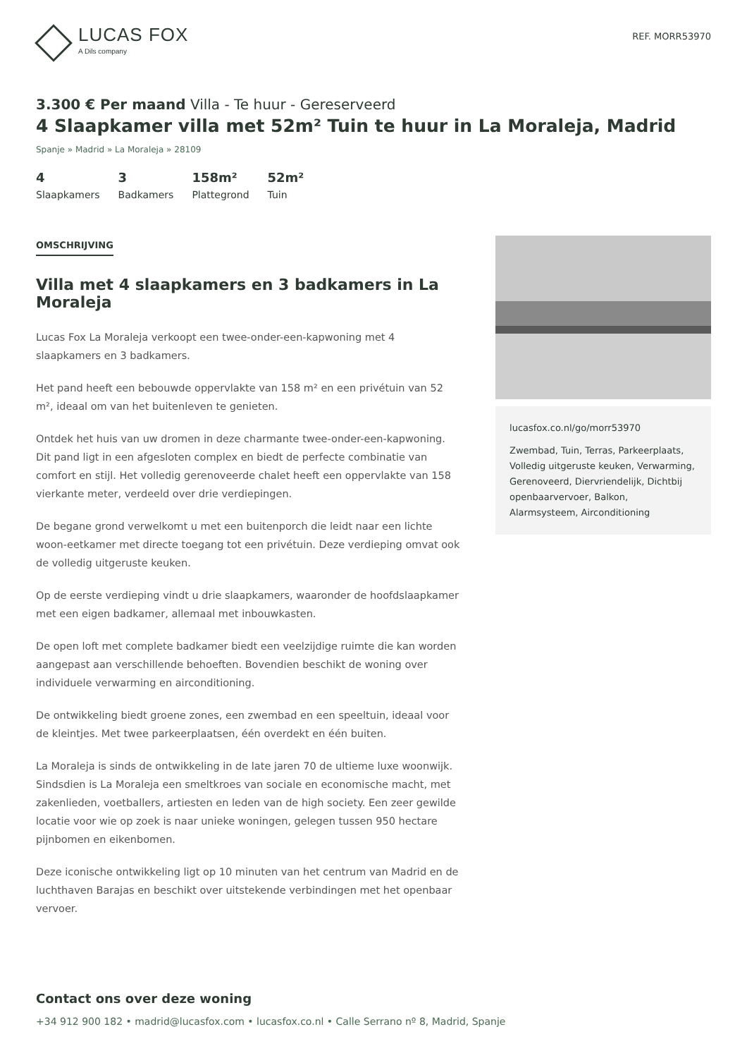LUCAS FOX
A Dils company
REF. MORR53970
3.300 € Per maand Villa - Te huur - Gereserveerd
4 Slaapkamer villa met 52m² Tuin te huur in La Moraleja, Madrid
Spanje » Madrid » La Moraleja » 28109
4
Slaapkamers
3
Badkamers
158m²
Plattegrond
52m²
Tuin
OMSCHRIJVING
Villa met 4 slaapkamers en 3 badkamers in La Moraleja
Lucas Fox La Moraleja verkoopt een twee-onder-een-kapwoning met 4 slaapkamers en 3 badkamers.
Het pand heeft een bebouwde oppervlakte van 158 m² en een privétuin van 52 m², ideaal om van het buitenleven te genieten.
Ontdek het huis van uw dromen in deze charmante twee-onder-een-kapwoning. Dit pand ligt in een afgesloten complex en biedt de perfecte combinatie van comfort en stijl. Het volledig gerenoveerde chalet heeft een oppervlakte van 158 vierkante meter, verdeeld over drie verdiepingen.
De begane grond verwelkomt u met een buitenporch die leidt naar een lichte woon-eetkamer met directe toegang tot een privétuin. Deze verdieping omvat ook de volledig uitgeruste keuken.
Op de eerste verdieping vindt u drie slaapkamers, waaronder de hoofdslaapkamer met een eigen badkamer, allemaal met inbouwkasten.
De open loft met complete badkamer biedt een veelzijdige ruimte die kan worden aangepast aan verschillende behoeften. Bovendien beschikt de woning over individuele verwarming en airconditioning.
De ontwikkeling biedt groene zones, een zwembad en een speeltuin, ideaal voor de kleintjes. Met twee parkeerplaatsen, één overdekt en één buiten.
La Moraleja is sinds de ontwikkeling in de late jaren 70 de ultieme luxe woonwijk. Sindsdien is La Moraleja een smeltkroes van sociale en economische macht, met zakenlieden, voetballers, artiesten en leden van de high society. Een zeer gewilde locatie voor wie op zoek is naar unieke woningen, gelegen tussen 950 hectare pijnbomen en eikenbomen.
Deze iconische ontwikkeling ligt op 10 minuten van het centrum van Madrid en de luchthaven Barajas en beschikt over uitstekende verbindingen met het openbaar vervoer.
lucasfox.co.nl/go/morr53970
Zwembad, Tuin, Terras, Parkeerplaats, Volledig uitgeruste keuken, Verwarming, Gerenoveerd, Diervriendelijk, Dichtbij openbaarvervoer, Balkon, Alarmsysteem, Airconditioning
Contact ons over deze woning
+34 912 900 182 • madrid@lucasfox.com • lucasfox.co.nl • Calle Serrano nº 8, Madrid, Spanje